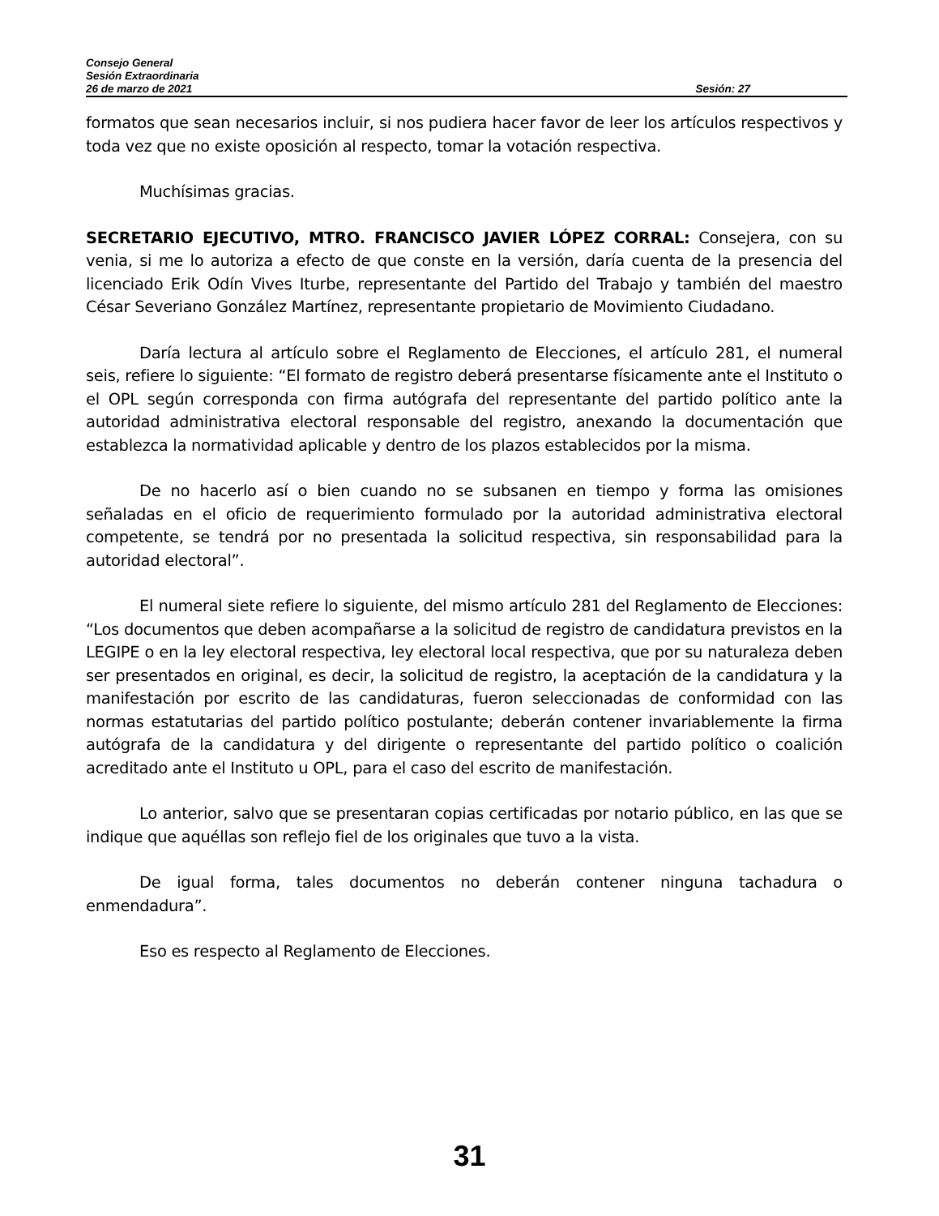Consejo General
Sesión Extraordinaria
26 de marzo de 2021 Sesión: 27
formatos que sean necesarios incluir, si nos pudiera hacer favor de leer los artículos respectivos y toda vez que no existe oposición al respecto, tomar la votación respectiva.
Muchísimas gracias.
SECRETARIO EJECUTIVO, MTRO. FRANCISCO JAVIER LÓPEZ CORRAL: Consejera, con su venia, si me lo autoriza a efecto de que conste en la versión, daría cuenta de la presencia del licenciado Erik Odín Vives Iturbe, representante del Partido del Trabajo y también del maestro César Severiano González Martínez, representante propietario de Movimiento Ciudadano.
Daría lectura al artículo sobre el Reglamento de Elecciones, el artículo 281, el numeral seis, refiere lo siguiente: “El formato de registro deberá presentarse físicamente ante el Instituto o el OPL según corresponda con firma autógrafa del representante del partido político ante la autoridad administrativa electoral responsable del registro, anexando la documentación que establezca la normatividad aplicable y dentro de los plazos establecidos por la misma.
De no hacerlo así o bien cuando no se subsanen en tiempo y forma las omisiones señaladas en el oficio de requerimiento formulado por la autoridad administrativa electoral competente, se tendrá por no presentada la solicitud respectiva, sin responsabilidad para la autoridad electoral”.
El numeral siete refiere lo siguiente, del mismo artículo 281 del Reglamento de Elecciones: “Los documentos que deben acompañarse a la solicitud de registro de candidatura previstos en la LEGIPE o en la ley electoral respectiva, ley electoral local respectiva, que por su naturaleza deben ser presentados en original, es decir, la solicitud de registro, la aceptación de la candidatura y la manifestación por escrito de las candidaturas, fueron seleccionadas de conformidad con las normas estatutarias del partido político postulante; deberán contener invariablemente la firma autógrafa de la candidatura y del dirigente o representante del partido político o coalición acreditado ante el Instituto u OPL, para el caso del escrito de manifestación.
Lo anterior, salvo que se presentaran copias certificadas por notario público, en las que se indique que aquéllas son reflejo fiel de los originales que tuvo a la vista.
De igual forma, tales documentos no deberán contener ninguna tachadura o enmendadura”.
Eso es respecto al Reglamento de Elecciones.
31